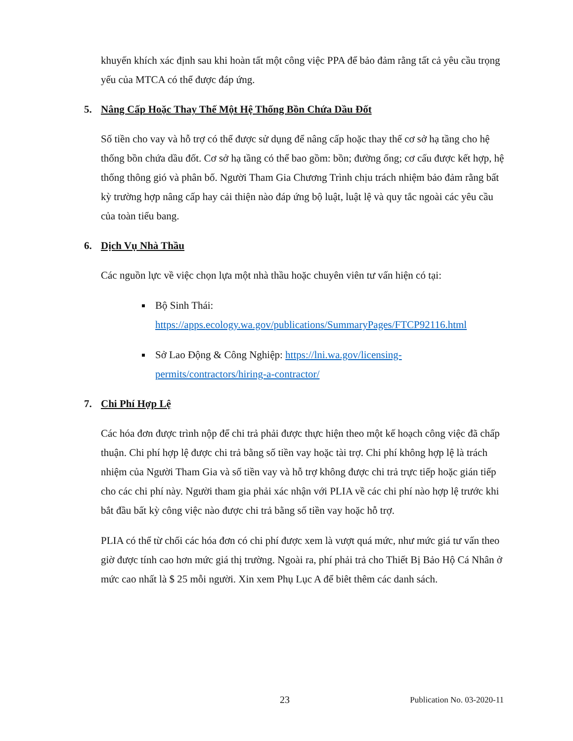khuyến khích xác định sau khi hoàn tất một công việc PPA để bảo đảm rằng tất cả yêu cầu trọng yếu của MTCA có thể được đáp ứng.
5. Nâng Cấp Hoặc Thay Thế Một Hệ Thống Bồn Chứa Dầu Đốt
Số tiền cho vay và hỗ trợ có thể được sử dụng để nâng cấp hoặc thay thế cơ sở hạ tầng cho hệ thống bồn chứa dầu đốt. Cơ sở hạ tầng có thể bao gồm: bồn; đường ống; cơ cấu được kết hợp, hệ thống thông gió và phân bố. Người Tham Gia Chương Trình chịu trách nhiệm bảo đảm rằng bất kỳ trường hợp nâng cấp hay cải thiện nào đáp ứng bộ luật, luật lệ và quy tắc ngoài các yêu cầu của toàn tiểu bang.
6. Dịch Vụ Nhà Thầu
Các nguồn lực về việc chọn lựa một nhà thầu hoặc chuyên viên tư vấn hiện có tại:
Bộ Sinh Thái: https://apps.ecology.wa.gov/publications/SummaryPages/FTCP92116.html
Sở Lao Động & Công Nghiệp: https://lni.wa.gov/licensing-permits/contractors/hiring-a-contractor/
7. Chi Phí Hợp Lệ
Các hóa đơn được trình nộp để chi trả phải được thực hiện theo một kế hoạch công việc đã chấp thuận. Chi phí hợp lệ được chi trả bằng số tiền vay hoặc tài trợ. Chi phí không hợp lệ là trách nhiệm của Người Tham Gia và số tiền vay và hỗ trợ không được chi trả trực tiếp hoặc gián tiếp cho các chi phí này. Người tham gia phải xác nhận với PLIA về các chi phí nào hợp lệ trước khi bắt đầu bất kỳ công việc nào được chi trả bằng số tiền vay hoặc hỗ trợ.
PLIA có thể từ chối các hóa đơn có chi phí được xem là vượt quá mức, như mức giá tư vấn theo giờ được tính cao hơn mức giá thị trường. Ngoài ra, phí phải trả cho Thiết Bị Bảo Hộ Cá Nhân ở mức cao nhất là $ 25 mỗi người. Xin xem Phụ Lục A để biêt thêm các danh sách.
23 Publication No. 03-2020-11